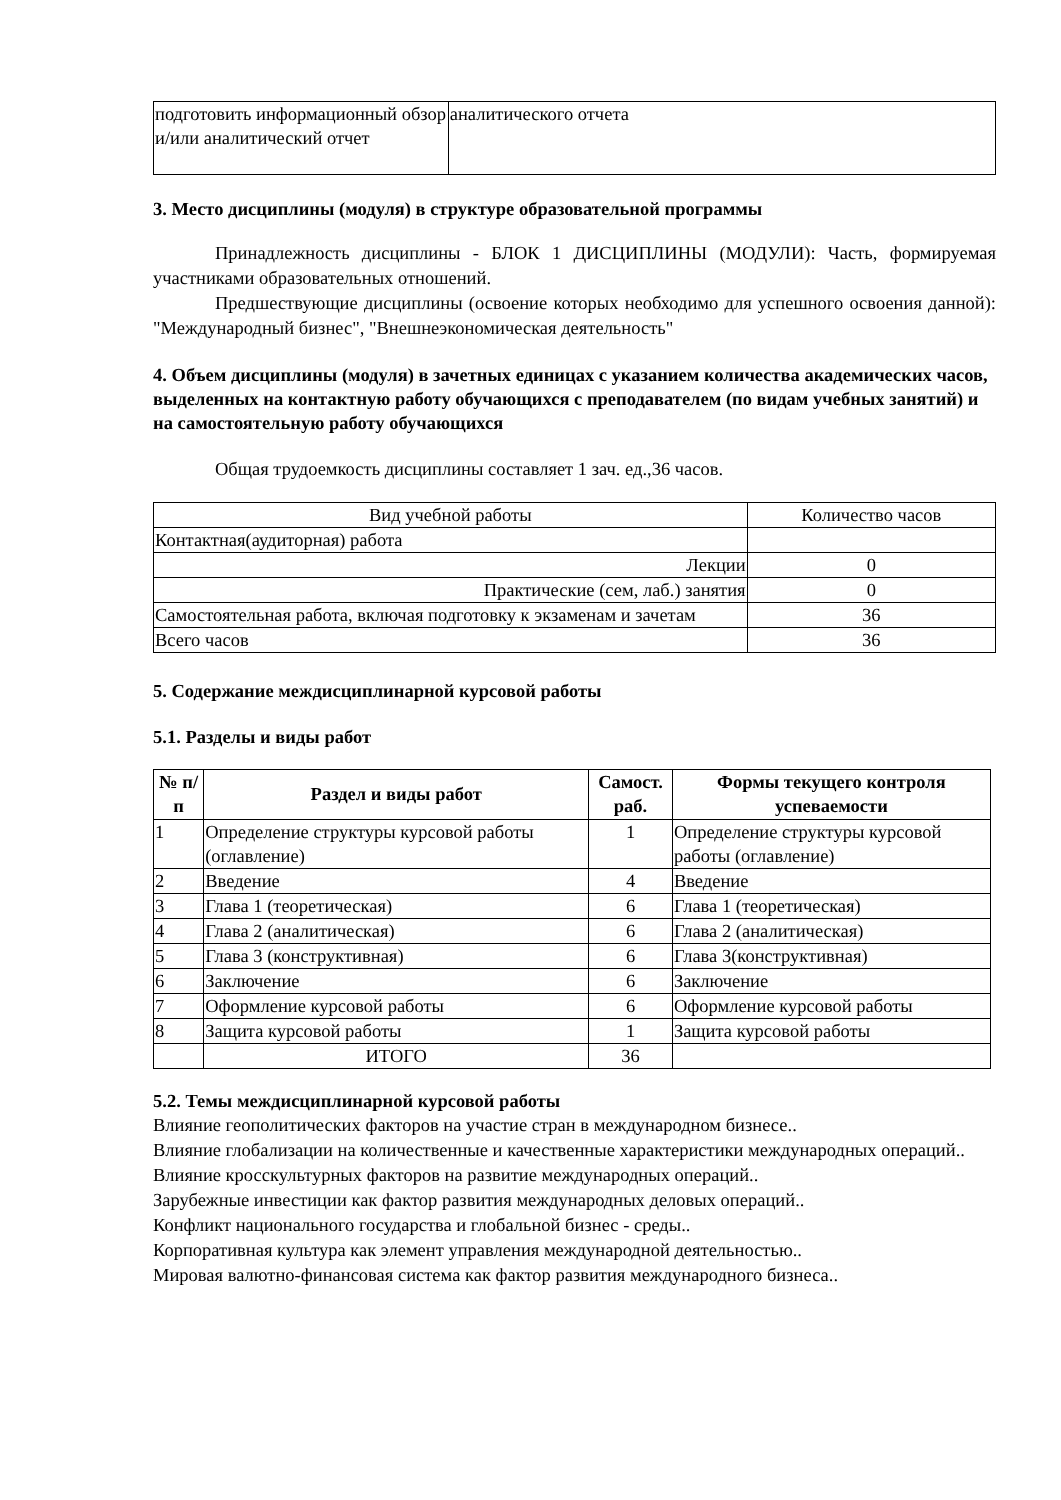| подготовить информационный обзор и/или аналитический отчет | аналитического отчета |
3. Место дисциплины (модуля) в структуре образовательной программы
Принадлежность дисциплины - БЛОК 1 ДИСЦИПЛИНЫ (МОДУЛИ): Часть, формируемая участниками образовательных отношений.
Предшествующие дисциплины (освоение которых необходимо для успешного освоения данной): "Международный бизнес", "Внешнеэкономическая деятельность"
4. Объем дисциплины (модуля) в зачетных единицах с указанием количества академических часов, выделенных на контактную работу обучающихся с преподавателем (по видам учебных занятий) и на самостоятельную работу обучающихся
Общая трудоемкость дисциплины составляет 1 зач. ед.,36 часов.
| Вид учебной работы | Количество часов |
| Контактная(аудиторная) работа | |
| Лекции | 0 |
| Практические (сем, лаб.) занятия | 0 |
| Самостоятельная работа, включая подготовку к экзаменам и зачетам | 36 |
| Всего часов | 36 |
5. Содержание междисциплинарной курсовой работы
5.1. Разделы и виды работ
| № п/п | Раздел и виды работ | Самост. раб. | Формы текущего контроля успеваемости |
| --- | --- | --- | --- |
| 1 | Определение структуры курсовой работы (оглавление) | 1 | Определение структуры курсовой работы (оглавление) |
| 2 | Введение | 4 | Введение |
| 3 | Глава 1 (теоретическая) | 6 | Глава 1 (теоретическая) |
| 4 | Глава 2 (аналитическая) | 6 | Глава 2 (аналитическая) |
| 5 | Глава 3 (конструктивная) | 6 | Глава 3(конструктивная) |
| 6 | Заключение | 6 | Заключение |
| 7 | Оформление курсовой работы | 6 | Оформление курсовой работы |
| 8 | Защита курсовой работы | 1 | Защита курсовой работы |
| | ИТОГО | 36 | |
5.2. Темы междисциплинарной курсовой работы
Влияние геополитических факторов на участие стран в международном бизнесе..
Влияние глобализации на количественные и качественные характеристики международных операций..
Влияние кросскультурных факторов на развитие международных операций..
Зарубежные инвестиции как фактор развития международных деловых операций..
Конфликт национального государства и глобальной бизнес - среды..
Корпоративная культура как элемент управления международной деятельностью..
Мировая валютно-финансовая система как фактор развития международного бизнеса..